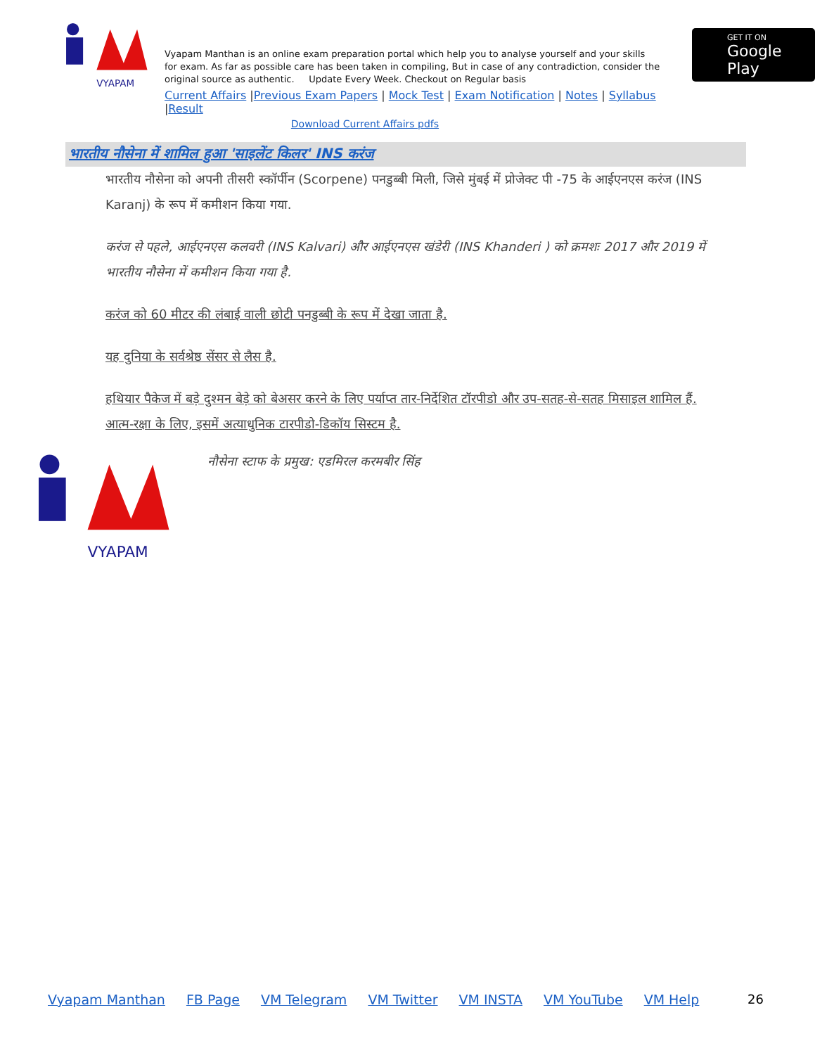VYAPAM
Vyapam Manthan is an online exam preparation portal which help you to analyse yourself and your skills for exam. As far as possible care has been taken in compiling, But in case of any contradiction, consider the original source as authentic. Update Every Week. Checkout on Regular basis
Current Affairs |Previous Exam Papers | Mock Test | Exam Notification | Notes | Syllabus |Result
Download Current Affairs pdfs
GET IT ON
Google Play
भारतीय नौसेना में शामिल हुआ 'साइलेंट किलर' INS करंज
भारतीय नौसेना को अपनी तीसरी स्कॉर्पीन (Scorpene) पनडुब्बी मिली, जिसे मुंबई में प्रोजेक्ट पी -75 के आईएनएस करंज (INS Karanj) के रूप में कमीशन किया गया.
करंज से पहले, आईएनएस कलवरी (INS Kalvari) और आईएनएस खंडेरी (INS Khanderi ) को क्रमशः 2017 और 2019 में भारतीय नौसेना में कमीशन किया गया है.
करंज को 60 मीटर की लंबाई वाली छोटी पनडुब्बी के रूप में देखा जाता है.
यह दुनिया के सर्वश्रेष्ठ सेंसर से लैस है.
हथियार पैकेज में बड़े दुश्मन बेड़े को बेअसर करने के लिए पर्याप्त तार-निर्देशित टॉरपीडो और उप-सतह-से-सतह मिसाइल शामिल हैं. आत्म-रक्षा के लिए, इसमें अत्याधुनिक टारपीडो-डिकॉय सिस्टम है.
VYAPAM
नौसेना स्टाफ के प्रमुख: एडमिरल करमबीर सिंह
Vyapam Manthan FB Page VM Telegram VM Twitter VM INSTA VM YouTube VM Help
26